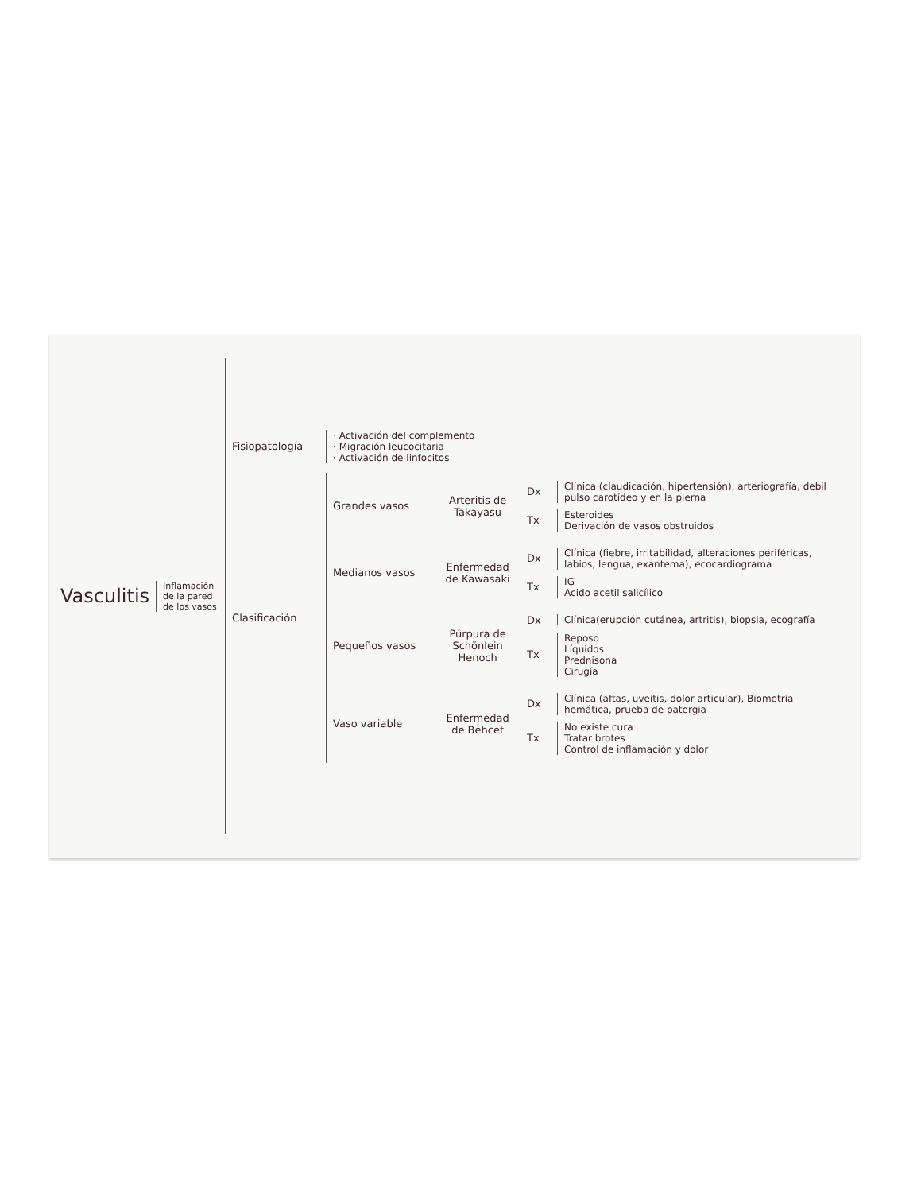Vasculitis
Inflamación de la pared de los vasos
Fisiopatología
· Activación del complemento
· Migración leucocitaria
· Activación de linfocitos
Clasificación
Grandes vasos
Arteritis de Takayasu
Dx
Clínica (claudicación, hipertensión), arteriografía, debil pulso carotídeo y en la pierna
Tx
Esteroides
Derivación de vasos obstruidos
Medianos vasos
Enfermedad de Kawasaki
Dx
Clínica (fiebre, irritabilidad, alteraciones periféricas, labios, lengua, exantema), ecocardiograma
Tx
IG
Acido acetil salicílico
Pequeños vasos
Púrpura de Schönlein Henoch
Dx
Clínica(erupción cutánea, artritis), biopsia, ecografía
Tx
Reposo
Líquidos
Prednisona
Cirugía
Vaso variable
Enfermedad de Behcet
Dx
Clínica (aftas, uveitis, dolor articular), Biometría hemática, prueba de patergia
Tx
No existe cura
Tratar brotes
Control de inflamación y dolor